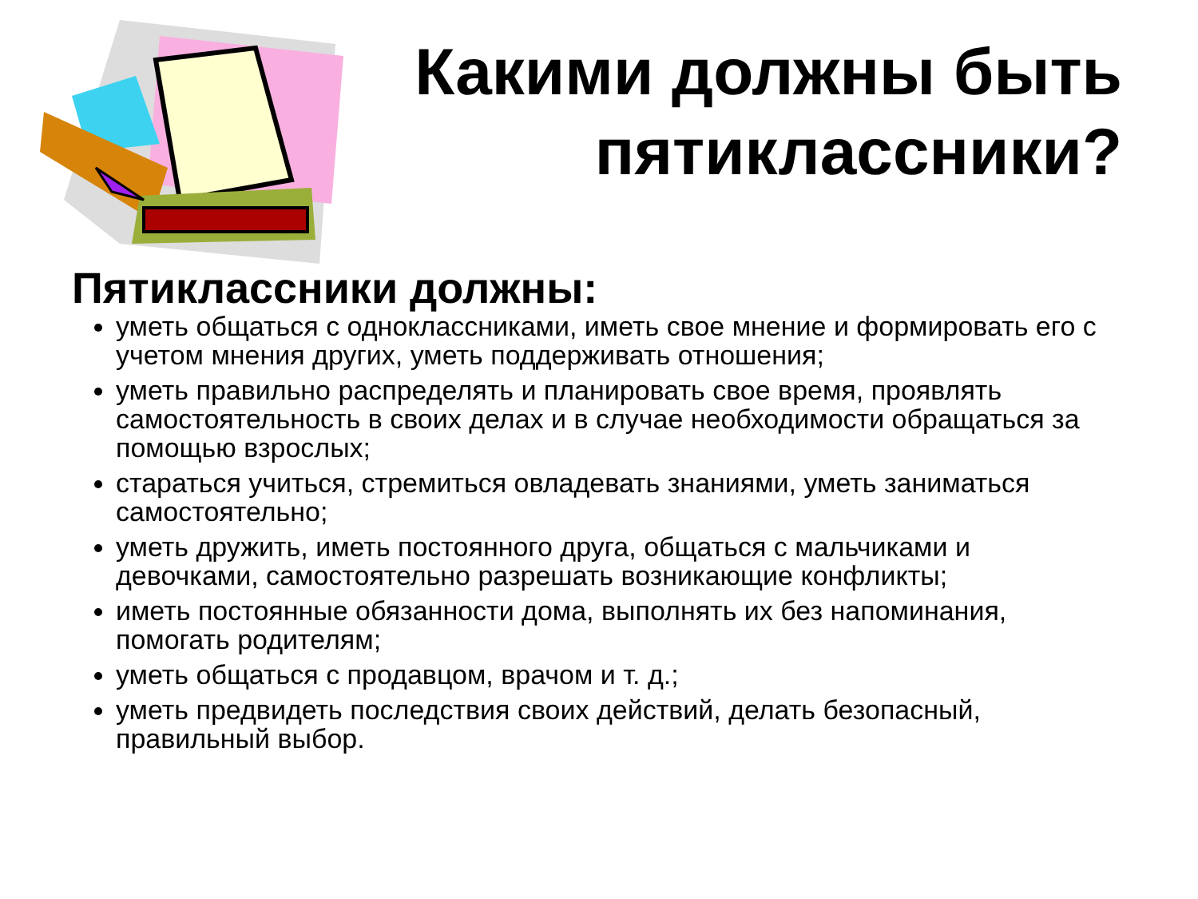Какими должны быть пятиклассники?
Пятиклассники должны:
уметь общаться с одноклассниками, иметь свое мнение и формировать его с учетом мнения других, уметь поддерживать отношения;
уметь правильно распределять и планировать свое время, проявлять самостоятельность в своих делах и в случае необходимости обращаться за помощью взрослых;
стараться учиться, стремиться овладевать знаниями, уметь заниматься самостоятельно;
уметь дружить, иметь постоянного друга, общаться с мальчиками и девочками, самостоятельно разрешать возникающие конфликты;
иметь постоянные обязанности дома, выполнять их без напоминания, помогать родителям;
уметь общаться с продавцом, врачом и т. д.;
уметь предвидеть последствия своих действий, делать безопасный, правильный выбор.